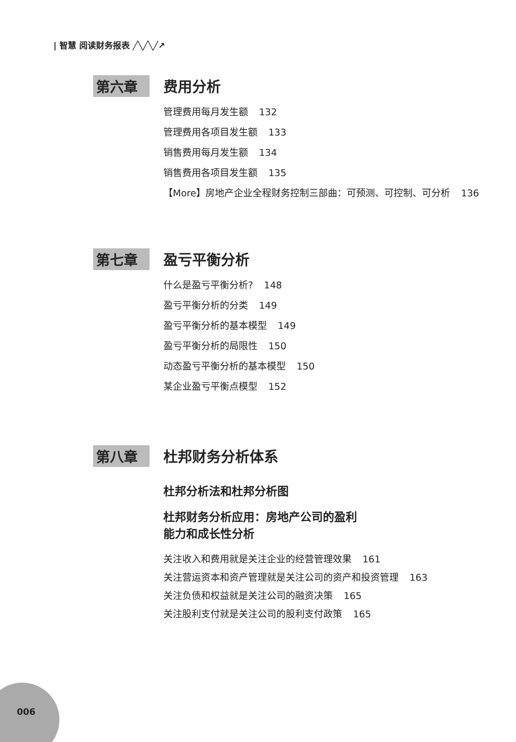| 智慧 阅读财务报表 ╱╲╱╲╱↗
第六章
费用分析
管理费用每月发生额 132
管理费用各项目发生额 133
销售费用每月发生额 134
销售费用各项目发生额 135
【More】房地产企业全程财务控制三部曲：可预测、可控制、可分析 136
第七章
盈亏平衡分析
什么是盈亏平衡分析? 148
盈亏平衡分析的分类 149
盈亏平衡分析的基本模型 149
盈亏平衡分析的局限性 150
动态盈亏平衡分析的基本模型 150
某企业盈亏平衡点模型 152
第八章
杜邦财务分析体系
杜邦分析法和杜邦分析图
杜邦财务分析应用：房地产公司的盈利
能力和成长性分析
关注收入和费用就是关注企业的经营管理效果 161
关注营运资本和资产管理就是关注公司的资产和投资管理 163
关注负债和权益就是关注公司的融资决策 165
关注股利支付就是关注公司的股利支付政策 165
006